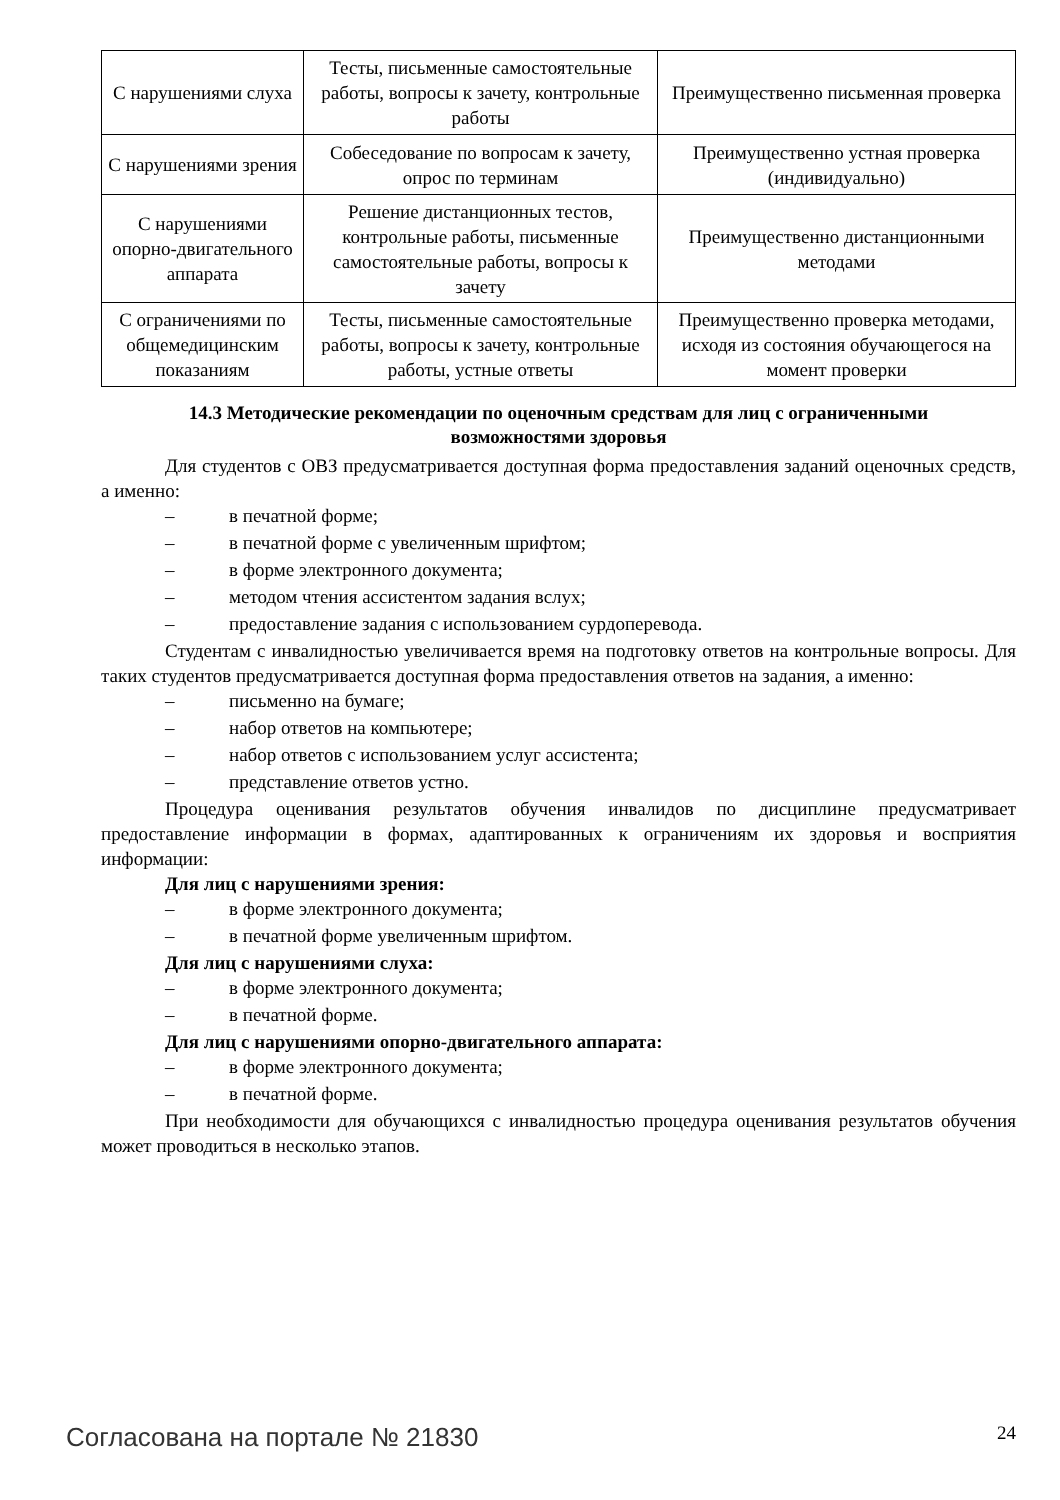| С нарушениями слуха | Тесты, письменные самостоятельные работы, вопросы к зачету, контрольные работы | Преимущественно письменная проверка |
| С нарушениями зрения | Собеседование по вопросам к зачету, опрос по терминам | Преимущественно устная проверка (индивидуально) |
| С нарушениями опорно-двигательного аппарата | Решение дистанционных тестов, контрольные работы, письменные самостоятельные работы, вопросы к зачету | Преимущественно дистанционными методами |
| С ограничениями по общемедицинским показаниям | Тесты, письменные самостоятельные работы, вопросы к зачету, контрольные работы, устные ответы | Преимущественно проверка методами, исходя из состояния обучающегося на момент проверки |
14.3 Методические рекомендации по оценочным средствам для лиц с ограниченными возможностями здоровья
Для студентов с ОВЗ предусматривается доступная форма предоставления заданий оценочных средств, а именно:
– в печатной форме;
– в печатной форме с увеличенным шрифтом;
– в форме электронного документа;
– методом чтения ассистентом задания вслух;
– предоставление задания с использованием сурдоперевода.
Студентам с инвалидностью увеличивается время на подготовку ответов на контрольные вопросы. Для таких студентов предусматривается доступная форма предоставления ответов на задания, а именно:
– письменно на бумаге;
– набор ответов на компьютере;
– набор ответов с использованием услуг ассистента;
– представление ответов устно.
Процедура оценивания результатов обучения инвалидов по дисциплине предусматривает предоставление информации в формах, адаптированных к ограничениям их здоровья и восприятия информации:
Для лиц с нарушениями зрения:
– в форме электронного документа;
– в печатной форме увеличенным шрифтом.
Для лиц с нарушениями слуха:
– в форме электронного документа;
– в печатной форме.
Для лиц с нарушениями опорно-двигательного аппарата:
– в форме электронного документа;
– в печатной форме.
При необходимости для обучающихся с инвалидностью процедура оценивания результатов обучения может проводиться в несколько этапов.
Согласована на портале № 21830 24